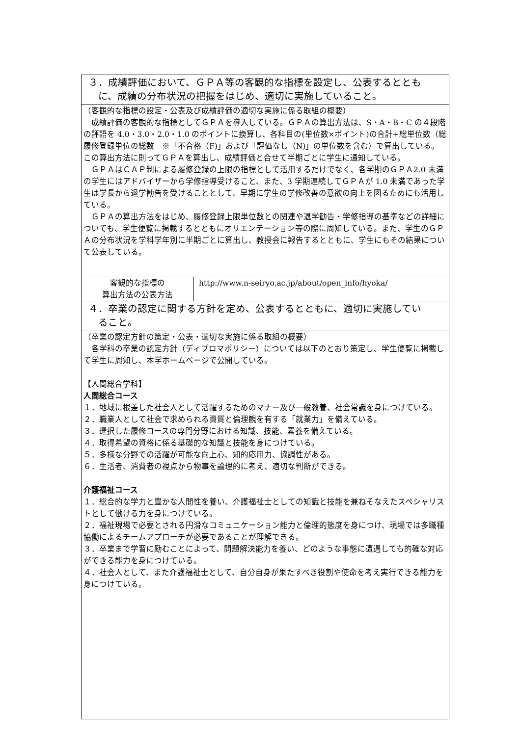| ３．成績評価において、ＧＰＡ等の客観的な指標を設定し、公表するととも に、成績の分布状況の把握をはじめ、適切に実施していること。 | |
| （客観的な指標の設定・公表及び成績評価の適切な実施に係る取組の概要） 成績評価の客観的な指標としてＧＰＡを導入している。ＧＰＡの算出方法は、S・A・B・C の４段階の評語を 4.0・3.0・2.0・1.0 のポイントに換算し、各科目の(単位数×ポイント)の合計÷総単位数（総履修登録単位の総数 ※「不合格（F)」および「評価なし（N)」の単位数を含む）で算出している。この算出方法に則ってＧＰＡを算出し、成績評価と合せて半期ごとに学生に通知している。 ＧＰＡはＣＡＰ制による履修登録の上限の指標として活用するだけでなく、各学期のＧＰＡ2.0 未満の学生にはアドバイザーから学修指導受けること、また、3 学期連続してＧＰＡが 1.0 未満であった学生は学長から退学勧告を受けることとして、早期に学生の学修改善の意欲の向上を図るためにも活用している。 ＧＰＡの算出方法をはじめ、履修登録上限単位数との関連や退学勧告・学修指導の基準などの詳細についても、学生便覧に掲載するとともにオリエンテーション等の際に周知している。また、学生のＧＰＡの分布状況を学科学年別に半期ごとに算出し、教授会に報告するとともに、学生にもその結果について公表している。 | |
| 客観的な指標の 算出方法の公表方法 | http://www.n-seiryo.ac.jp/about/open_info/hyoka/ |
| ４．卒業の認定に関する方針を定め、公表するとともに、適切に実施してい ること。 | |
| （卒業の認定方針の策定・公表・適切な実施に係る取組の概要） 各学科の卒業の認定方針（ディプロマポリシー）については以下のとおり策定し、学生便覧に掲載して学生に周知し、本学ホームページで公開している。 【人間総合学科】 人間総合コース １．地域に根差した社会人として活躍するためのマナー及び一般教養、社会常識を身につけている。 ２．職業人として社会で求められる資質と倫理観を有する「就業力」を備えている。 ３．選択した履修コースの専門分野における知識、技能、素養を備えている。 ４．取得希望の資格に係る基礎的な知識と技能を身につけている。 ５．多様な分野での活躍が可能な向上心、知的応用力、協調性がある。 ６．生活者、消費者の視点から物事を論理的に考え、適切な判断ができる。 介護福祉コース １．総合的な学力と豊かな人間性を養い、介護福祉士としての知識と技能を兼ねそなえたスペシャリストとして働ける力を身につけている。 ２．福祉現場で必要とされる円滑なコミュニケーション能力と倫理的態度を身につけ、現場では多職種協働によるチームアプローチが必要であることが理解できる。 ３．卒業まで学習に励むことによって、問題解決能力を養い、どのような事態に遭遇しても的確な対応ができる能力を身につけている。 ４．社会人として、また介護福祉士として、自分自身が果たすべき役割や使命を考え実行できる能力を身につけている。 | |